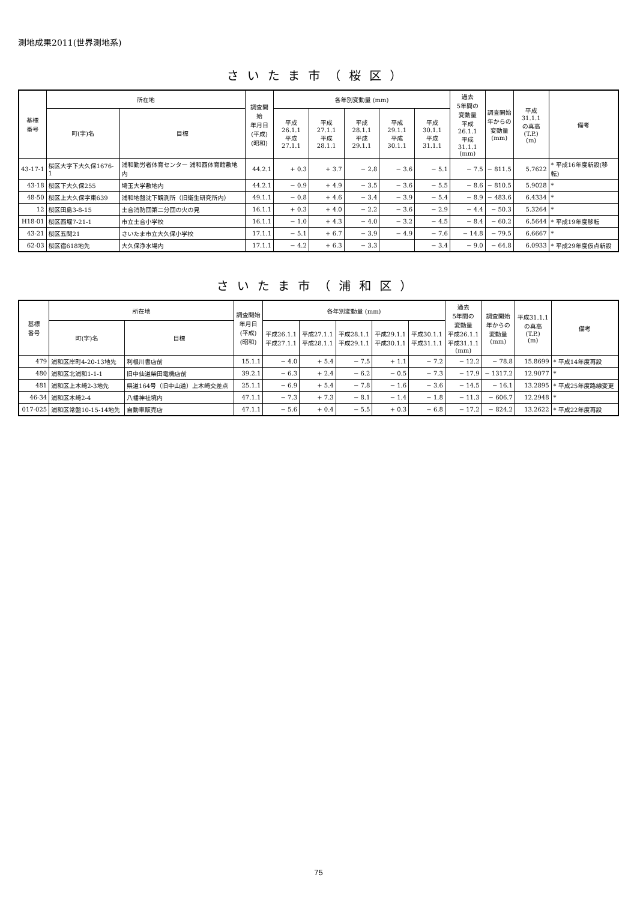測地成果2011(世界測地系)
さいたま市（桜区）
| 基標 番号 | 所在地 | | 調査開始 年月日 (平成) (昭和) | 各年別変動量 (mm) | | | | | 過去 5年間の 変動量 平成26.1.1 平成31.1.1 (mm) | 調査開始 年からの 変動量 (mm) | 平成31.1.1 の真高 (T.P.) (m) | 備考 |
| --- | --- | --- | --- | --- | --- | --- | --- | --- | --- | --- | --- | --- |
| | 町(字)名 | 目標 | | 平成26.1.1 平成27.1.1 | 平成27.1.1 平成28.1.1 | 平成28.1.1 平成29.1.1 | 平成29.1.1 平成30.1.1 | 平成30.1.1 平成31.1.1 | | | | |
| 43-17-1 | 桜区大字下大久保1676-1 | 浦和勤労者体育センター 浦和西体育館敷地内 | 44.2.1 | + 0.3 | + 3.7 | − 2.8 | − 3.6 | − 5.1 | − 7.5 | − 811.5 | 5.7622 | * 平成16年度新設(移転) |
| 43-18 | 桜区下大久保255 | 埼玉大学敷地内 | 44.2.1 | − 0.9 | + 4.9 | − 3.5 | − 3.6 | − 5.5 | − 8.6 | − 810.5 | 5.9028 | * |
| 48-50 | 桜区上大久保字東639 | 浦和地盤沈下観測所（旧衛生研究所内） | 49.1.1 | − 0.8 | + 4.6 | − 3.4 | − 3.9 | − 5.4 | − 8.9 | − 483.6 | 6.4334 | * |
| 12 | 桜区田島3-8-15 | 土合消防団第二分団の火の見 | 16.1.1 | + 0.3 | + 4.0 | − 2.2 | − 3.6 | − 2.9 | − 4.4 | − 50.3 | 5.3264 | * |
| H18-01 | 桜区西堀7-21-1 | 市立土合小学校 | 16.1.1 | − 1.0 | + 4.3 | − 4.0 | − 3.2 | − 4.5 | − 8.4 | − 60.2 | 6.5644 | * 平成19年度移転 |
| 43-21 | 桜区五関21 | さいたま市立大久保小学校 | 17.1.1 | − 5.1 | + 6.7 | − 3.9 | − 4.9 | − 7.6 | − 14.8 | − 79.5 | 6.6667 | * |
| 62-03 | 桜区宿618地先 | 大久保浄水場内 | 17.1.1 | − 4.2 | + 6.3 | − 3.3 | | − 3.4 | − 9.0 | − 64.8 | 6.0933 | * 平成29年度仮点新設 |
さいたま市（浦和区）
| 基標 番号 | 所在地 | | 調査開始 年月日 (平成) (昭和) | 各年別変動量 (mm) | | | | | 過去 5年間の 変動量 平成26.1.1 平成31.1.1 (mm) | 調査開始 年からの 変動量 (mm) | 平成31.1.1 の真高 (T.P.) (m) | 備考 |
| --- | --- | --- | --- | --- | --- | --- | --- | --- | --- | --- | --- | --- |
| | 町(字)名 | 目標 | | 平成26.1.1 平成27.1.1 | 平成27.1.1 平成28.1.1 | 平成28.1.1 平成29.1.1 | 平成29.1.1 平成30.1.1 | 平成30.1.1 平成31.1.1 | | | | |
| 479 | 浦和区岸町4-20-13地先 | 利根川書店前 | 15.1.1 | − 4.0 | + 5.4 | − 7.5 | + 1.1 | − 7.2 | − 12.2 | − 78.8 | 15.8699 | * 平成14年度再設 |
| 480 | 浦和区北浦和1-1-1 | 旧中仙道柴田電機店前 | 39.2.1 | − 6.3 | + 2.4 | − 6.2 | − 0.5 | − 7.3 | − 17.9 | − 1317.2 | 12.9077 | * |
| 481 | 浦和区上木崎2-3地先 | 県道164号（旧中山道）上木崎交差点 | 25.1.1 | − 6.9 | + 5.4 | − 7.8 | − 1.6 | − 3.6 | − 14.5 | − 16.1 | 13.2895 | * 平成25年度路線変更 |
| 46-34 | 浦和区木崎2-4 | 八幡神社境内 | 47.1.1 | − 7.3 | + 7.3 | − 8.1 | − 1.4 | − 1.8 | − 11.3 | − 606.7 | 12.2948 | * |
| 017-025 | 浦和区常盤10-15-14地先 | 自動車販売店 | 47.1.1 | − 5.6 | + 0.4 | − 5.5 | + 0.3 | − 6.8 | − 17.2 | − 824.2 | 13.2622 | * 平成22年度再設 |
75